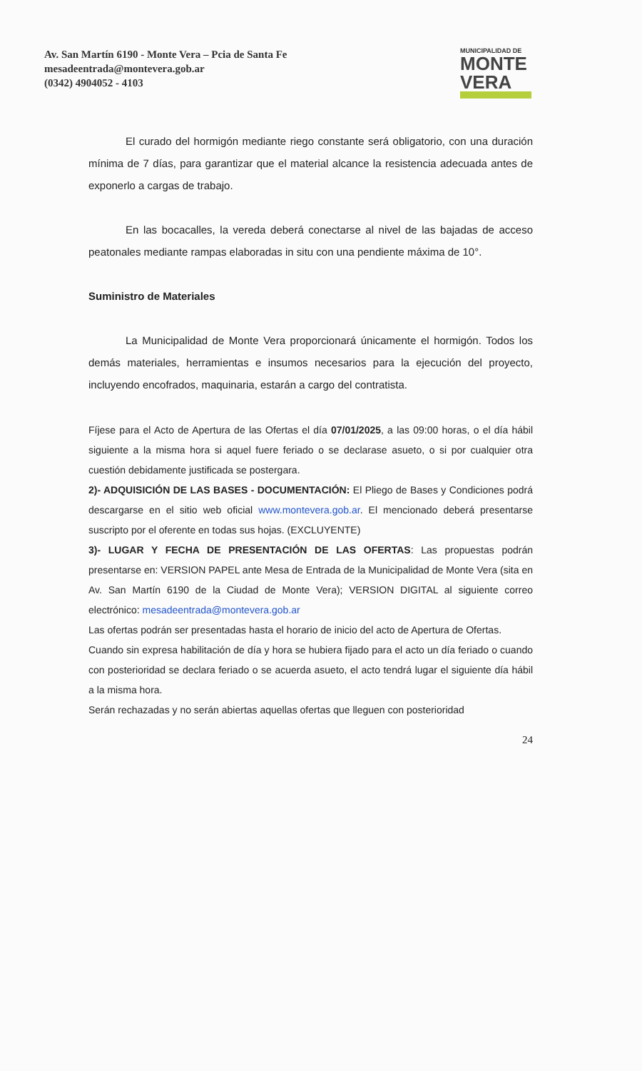Av. San Martín 6190 - Monte Vera – Pcia de Santa Fe
mesadeentrada@montevera.gob.ar
(0342) 4904052 - 4103
MUNICIPALIDAD DE
MONTE VERA
El curado del hormigón mediante riego constante será obligatorio, con una duración mínima de 7 días, para garantizar que el material alcance la resistencia adecuada antes de exponerlo a cargas de trabajo.
En las bocacalles, la vereda deberá conectarse al nivel de las bajadas de acceso peatonales mediante rampas elaboradas in situ con una pendiente máxima de 10°.
Suministro de Materiales
La Municipalidad de Monte Vera proporcionará únicamente el hormigón. Todos los demás materiales, herramientas e insumos necesarios para la ejecución del proyecto, incluyendo encofrados, maquinaria, estarán a cargo del contratista.
Fíjese para el Acto de Apertura de las Ofertas el día 07/01/2025, a las 09:00 horas, o el día hábil siguiente a la misma hora si aquel fuere feriado o se declarase asueto, o si por cualquier otra cuestión debidamente justificada se postergara.
2)- ADQUISICIÓN DE LAS BASES - DOCUMENTACIÓN: El Pliego de Bases y Condiciones podrá descargarse en el sitio web oficial www.montevera.gob.ar. El mencionado deberá presentarse suscripto por el oferente en todas sus hojas. (EXCLUYENTE)
3)- LUGAR Y FECHA DE PRESENTACIÓN DE LAS OFERTAS: Las propuestas podrán presentarse en: VERSION PAPEL ante Mesa de Entrada de la Municipalidad de Monte Vera (sita en Av. San Martín 6190 de la Ciudad de Monte Vera); VERSION DIGITAL al siguiente correo electrónico: mesadeentrada@montevera.gob.ar
Las ofertas podrán ser presentadas hasta el horario de inicio del acto de Apertura de Ofertas.
Cuando sin expresa habilitación de día y hora se hubiera fijado para el acto un día feriado o cuando con posterioridad se declara feriado o se acuerda asueto, el acto tendrá lugar el siguiente día hábil a la misma hora.
Serán rechazadas y no serán abiertas aquellas ofertas que lleguen con posterioridad
24